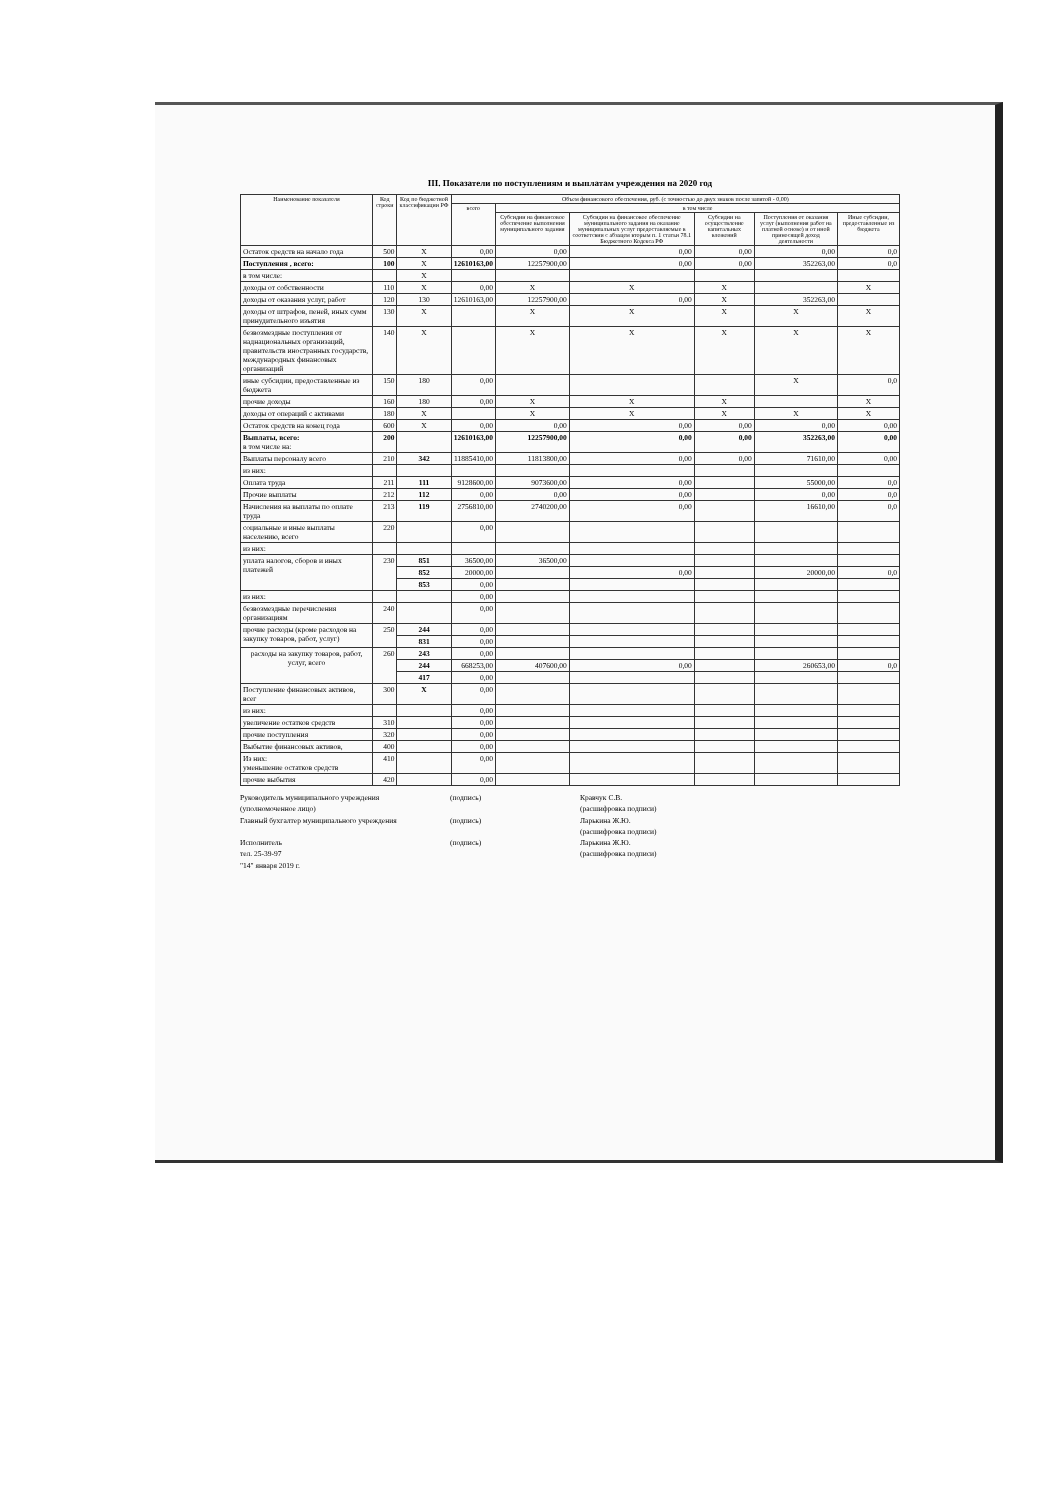III. Показатели по поступлениям и выплатам учреждения на 2020 год
| Наименование показателя | Код строки | Код по бюджетной классификации РФ | Объем финансового обеспечения, руб. (с точностью до двух знаков после запятой - 0,00) | | | | | |
| --- | --- | --- | --- | --- | --- | --- | --- | --- |
| | | | всего | в том числе | | | | |
| | | | | Субсидии на финансовое обеспечение выполнения муниципального задания | Субсидии на финансовое обеспечение муниципального задания на оказание муниципальных услуг предоставляемые в соответсвии с абзацем вторым п. 1 статьи 78.1 Бюджетного Кодекса РФ | Субсидии на осуществление капитальных вложений | Поступления от оказания услуг (выполнения работ на платной основе) и от иной приносящей доход деятельности | Иные субсидии, предоставленные из бюджета |
| Остаток средств на начало года | 500 | X | 0,00 | 0,00 | 0,00 | 0,00 | 0,00 | 0,0 |
| Поступления , всего: | 100 | X | 12610163,00 | 12257900,00 | 0,00 | 0,00 | 352263,00 | 0,0 |
| в том числе: | | X | | | | | | |
| доходы от собственности | 110 | X | 0,00 | X | X | X | | X |
| доходы от оказания услуг, работ | 120 | 130 | 12610163,00 | 12257900,00 | 0,00 | X | 352263,00 | |
| доходы от штрафов, пеней, иных сумм принудительного изъятия | 130 | X | | X | X | X | X | X |
| безвозмездные поступления от наднациональных организаций, правительств иностранных государств, международных финансовых организаций | 140 | X | | X | X | X | X | X |
| иные субсидии, предоставленные из бюджета | 150 | 180 | 0,00 | | | | X | 0,0 |
| прочие доходы | 160 | 180 | 0,00 | X | X | X | | X |
| доходы от операций с активами | 180 | X | | X | X | X | X | X |
| Остаток средств на конец года | 600 | X | 0,00 | 0,00 | 0,00 | 0,00 | 0,00 | 0,00 |
| Выплаты, всего: в том числе на: | 200 | | 12610163,00 | 12257900,00 | 0,00 | 0,00 | 352263,00 | 0,00 |
| Выплаты персоналу всего | 210 | 342 | 11885410,00 | 11813800,00 | 0,00 | 0,00 | 71610,00 | 0,00 |
| из них: | | | | | | | | |
| Оплата труда | 211 | 111 | 9128600,00 | 9073600,00 | 0,00 | | 55000,00 | 0,0 |
| Прочие выплаты | 212 | 112 | 0,00 | 0,00 | 0,00 | | 0,00 | 0,0 |
| Начисления на выплаты по оплате труда | 213 | 119 | 2756810,00 | 2740200,00 | 0,00 | | 16610,00 | 0,0 |
| социальные и иные выплаты населению, всего | 220 | | 0,00 | | | | | |
| из них: | | | | | | | | |
| уплата налогов, сборов и иных платежей | 230 | 851 | 36500,00 | 36500,00 | | | | |
| | | 852 | 20000,00 | | 0,00 | | 20000,00 | 0,0 |
| | | 853 | 0,00 | | | | | |
| из них: | | | 0,00 | | | | | |
| безвозмездные перечисления организациям | 240 | | 0,00 | | | | | |
| прочие расходы (кроме расходов на закупку товаров, работ, услуг) | 250 | 244 | 0,00 | | | | | |
| | | 831 | 0,00 | | | | | |
| расходы на закупку товаров, работ, услуг, всего | 260 | 243 | 0,00 | | | | | |
| | | 244 | 668253,00 | 407600,00 | 0,00 | | 260653,00 | 0,0 |
| | | 417 | 0,00 | | | | | |
| Поступление финансовых активов, всег | 300 | X | 0,00 | | | | | |
| из них: | | | 0,00 | | | | | |
| увеличение остатков средств | 310 | | 0,00 | | | | | |
| прочие поступления | 320 | | 0,00 | | | | | |
| Выбытие финансовых активов, | 400 | | 0,00 | | | | | |
| Из них: уменьшение остатков средств | 410 | | 0,00 | | | | | |
| прочие выбытия | 420 | | 0,00 | | | | | |
Руководитель муниципального учреждения
(уполномоченное лицо) (подпись) Кравчук С.В.
(расшифровка подписи)
Главный бухгалтер муниципального учреждения (подпись) Ларькина Ж.Ю.
(расшифровка подписи)
Исполнитель
тел. 25-39-97
"14" января 2019 г. (подпись) Ларькина Ж.Ю.
(расшифровка подписи)